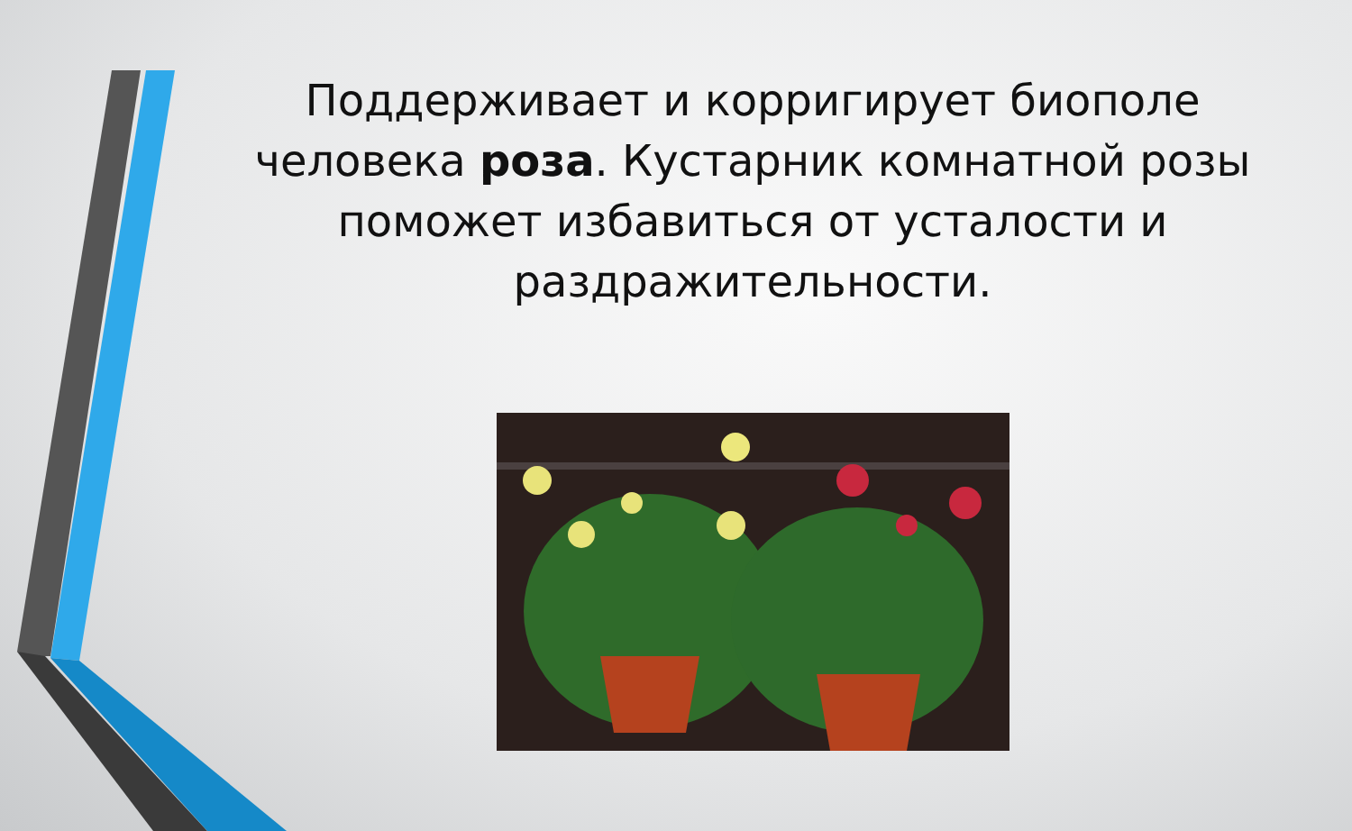Поддерживает и корригирует биополе человека роза. Кустарник комнатной розы поможет избавиться от усталости и раздражительности.